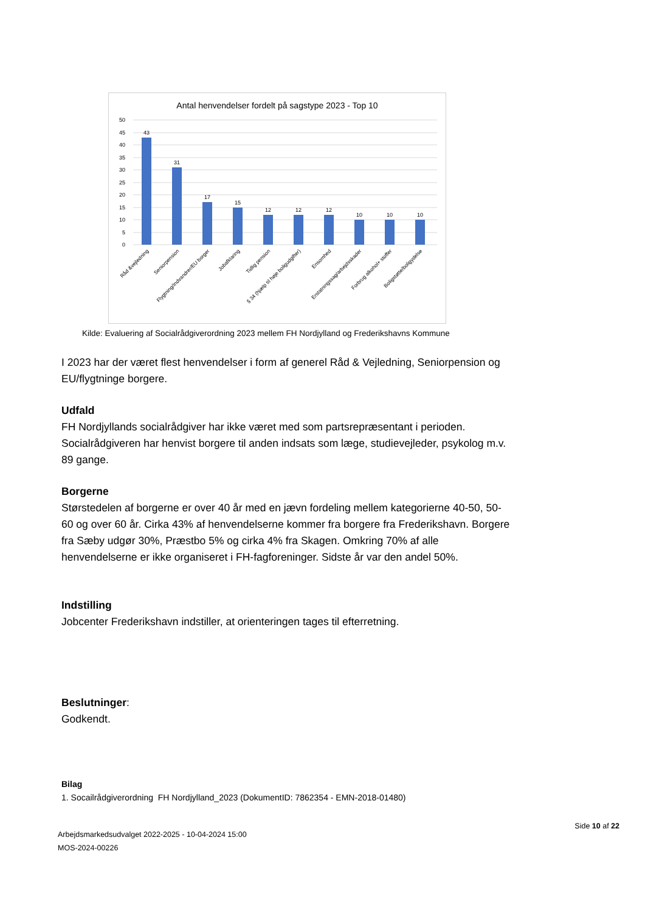Antal henvendelser fordelt på sagstype 2023 - Top 10
50
45
40
35
30
25
20
15
10
5
0
43
31
17
15
12
12
12
10
10
10
Råd &vejledning
Seniorpension
Flygtning/Indvandrer/EU borger
Jobafklaring
Tidlig pension
§ 34 (hjælp til høje boligudgifter)
Ensomhed
Erstatningssag/arbejdsskader
Forbrug alkohol+ stoffer
Boligstøtte/boligydelse
Kilde: Evaluering af Socialrådgiverordning 2023 mellem FH Nordjylland og Frederikshavns Kommune
I 2023 har der været flest henvendelser i form af generel Råd & Vejledning, Seniorpension og EU/flygtninge borgere.
Udfald
FH Nordjyllands socialrådgiver har ikke været med som partsrepræsentant i perioden. Socialrådgiveren har henvist borgere til anden indsats som læge, studievejleder, psykolog m.v. 89 gange.
Borgerne
Størstedelen af borgerne er over 40 år med en jævn fordeling mellem kategorierne 40-50, 50-60 og over 60 år. Cirka 43% af henvendelserne kommer fra borgere fra Frederikshavn. Borgere fra Sæby udgør 30%, Præstbo 5% og cirka 4% fra Skagen. Omkring 70% af alle henvendelserne er ikke organiseret i FH-fagforeninger. Sidste år var den andel 50%.
Indstilling
Jobcenter Frederikshavn indstiller, at orienteringen tages til efterretning.
Beslutninger:
Godkendt.
Bilag
1. Socailrådgiverordning FH Nordjylland_2023 (DokumentID: 7862354 - EMN-2018-01480)
Arbejdsmarkedsudvalget 2022-2025 - 10-04-2024 15:00
MOS-2024-00226
Side 10 af 22